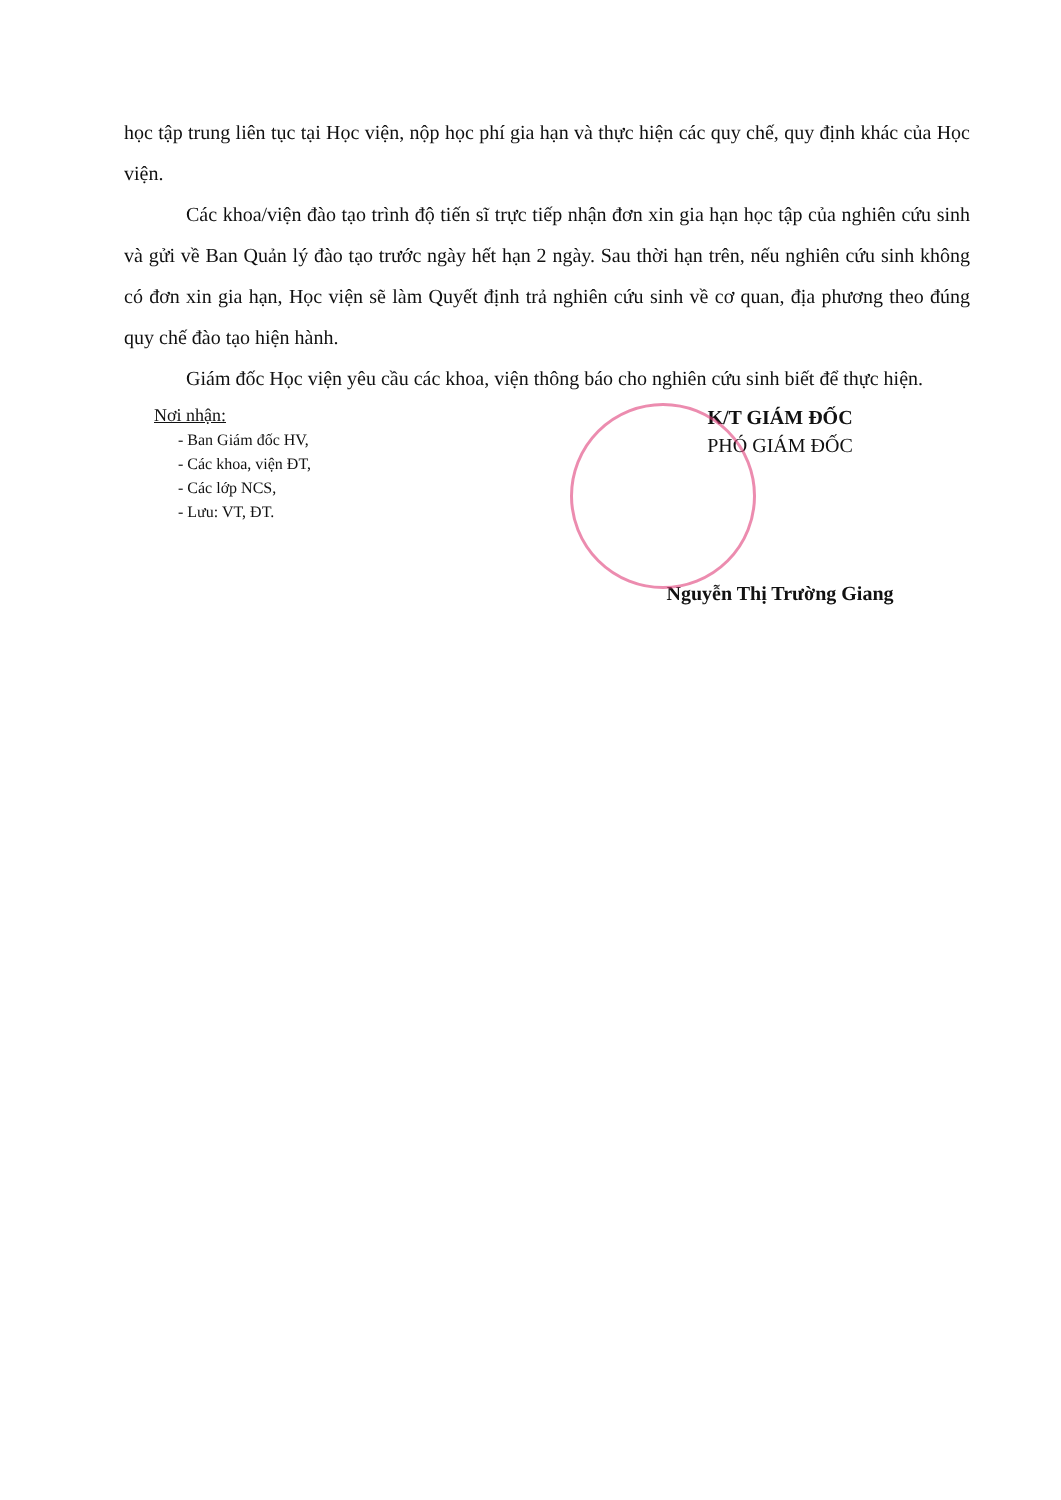học tập trung liên tục tại Học viện, nộp học phí gia hạn và thực hiện các quy chế, quy định khác của Học viện.
Các khoa/viện đào tạo trình độ tiến sĩ trực tiếp nhận đơn xin gia hạn học tập của nghiên cứu sinh và gửi về Ban Quản lý đào tạo trước ngày hết hạn 2 ngày. Sau thời hạn trên, nếu nghiên cứu sinh không có đơn xin gia hạn, Học viện sẽ làm Quyết định trả nghiên cứu sinh về cơ quan, địa phương theo đúng quy chế đào tạo hiện hành.
Giám đốc Học viện yêu cầu các khoa, viện thông báo cho nghiên cứu sinh biết để thực hiện.
Nơi nhận:
- Ban Giám đốc HV,
- Các khoa, viện ĐT,
- Các lớp NCS,
- Lưu: VT, ĐT.
K/T GIÁM ĐỐC
PHÓ GIÁM ĐỐC
Nguyễn Thị Trường Giang